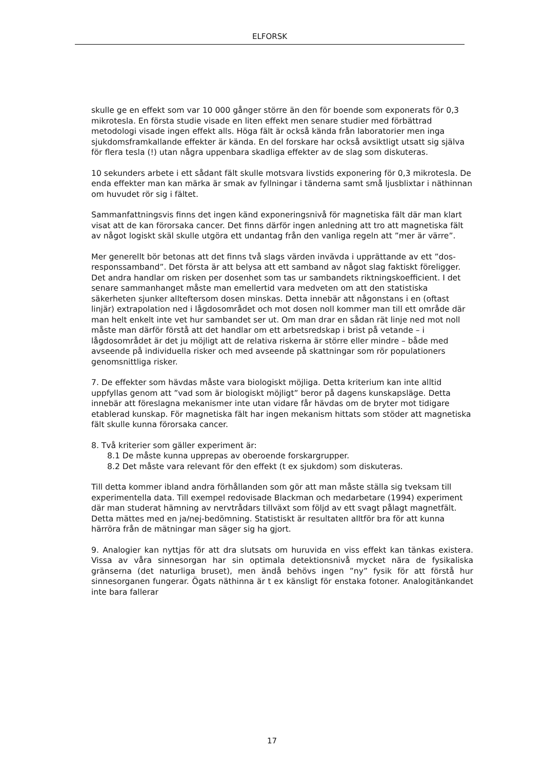ELFORSK
skulle ge en effekt som var 10 000 gånger större än den för boende som exponerats för 0,3 mikrotesla. En första studie visade en liten effekt men senare studier med förbättrad metodologi visade ingen effekt alls. Höga fält är också kända från laboratorier men inga sjukdomsframkallande effekter är kända. En del forskare har också avsiktligt utsatt sig själva för flera tesla (!) utan några uppenbara skadliga effekter av de slag som diskuteras.
10 sekunders arbete i ett sådant fält skulle motsvara livstids exponering för 0,3 mikrotesla. De enda effekter man kan märka är smak av fyllningar i tänderna samt små ljusblixtar i näthinnan om huvudet rör sig i fältet.
Sammanfattningsvis finns det ingen känd exponeringsnivå för magnetiska fält där man klart visat att de kan förorsaka cancer. Det finns därför ingen anledning att tro att magnetiska fält av något logiskt skäl skulle utgöra ett undantag från den vanliga regeln att ”mer är värre”.
Mer generellt bör betonas att det finns två slags värden invävda i upprättande av ett ”dos-responssamband”. Det första är att belysa att ett samband av något slag faktiskt föreligger. Det andra handlar om risken per dosenhet som tas ur sambandets riktningskoefficient. I det senare sammanhanget måste man emellertid vara medveten om att den statistiska säkerheten sjunker allteftersom dosen minskas. Detta innebär att någonstans i en (oftast linjär) extrapolation ned i lågdosområdet och mot dosen noll kommer man till ett område där man helt enkelt inte vet hur sambandet ser ut. Om man drar en sådan rät linje ned mot noll måste man därför förstå att det handlar om ett arbetsredskap i brist på vetande – i lågdosområdet är det ju möjligt att de relativa riskerna är större eller mindre – både med avseende på individuella risker och med avseende på skattningar som rör populationers genomsnittliga risker.
7. De effekter som hävdas måste vara biologiskt möjliga. Detta kriterium kan inte alltid uppfyllas genom att ”vad som är biologiskt möjligt” beror på dagens kunskapsläge. Detta innebär att föreslagna mekanismer inte utan vidare får hävdas om de bryter mot tidigare etablerad kunskap. För magnetiska fält har ingen mekanism hittats som stöder att magnetiska fält skulle kunna förorsaka cancer.
8. Två kriterier som gäller experiment är:
8.1 De måste kunna upprepas av oberoende forskargrupper.
8.2 Det måste vara relevant för den effekt (t ex sjukdom) som diskuteras.
Till detta kommer ibland andra förhållanden som gör att man måste ställa sig tveksam till experimentella data. Till exempel redovisade Blackman och medarbetare (1994) experiment där man studerat hämning av nervtrådars tillväxt som följd av ett svagt pålagt magnetfält. Detta mättes med en ja/nej-bedömning. Statistiskt är resultaten alltför bra för att kunna härröra från de mätningar man säger sig ha gjort.
9. Analogier kan nyttjas för att dra slutsats om huruvida en viss effekt kan tänkas existera. Vissa av våra sinnesorgan har sin optimala detektionsnivå mycket nära de fysikaliska gränserna (det naturliga bruset), men ändå behövs ingen ”ny” fysik för att förstå hur sinnesorganen fungerar. Ögats näthinna är t ex känsligt för enstaka fotoner. Analogitänkandet inte bara fallerar
17